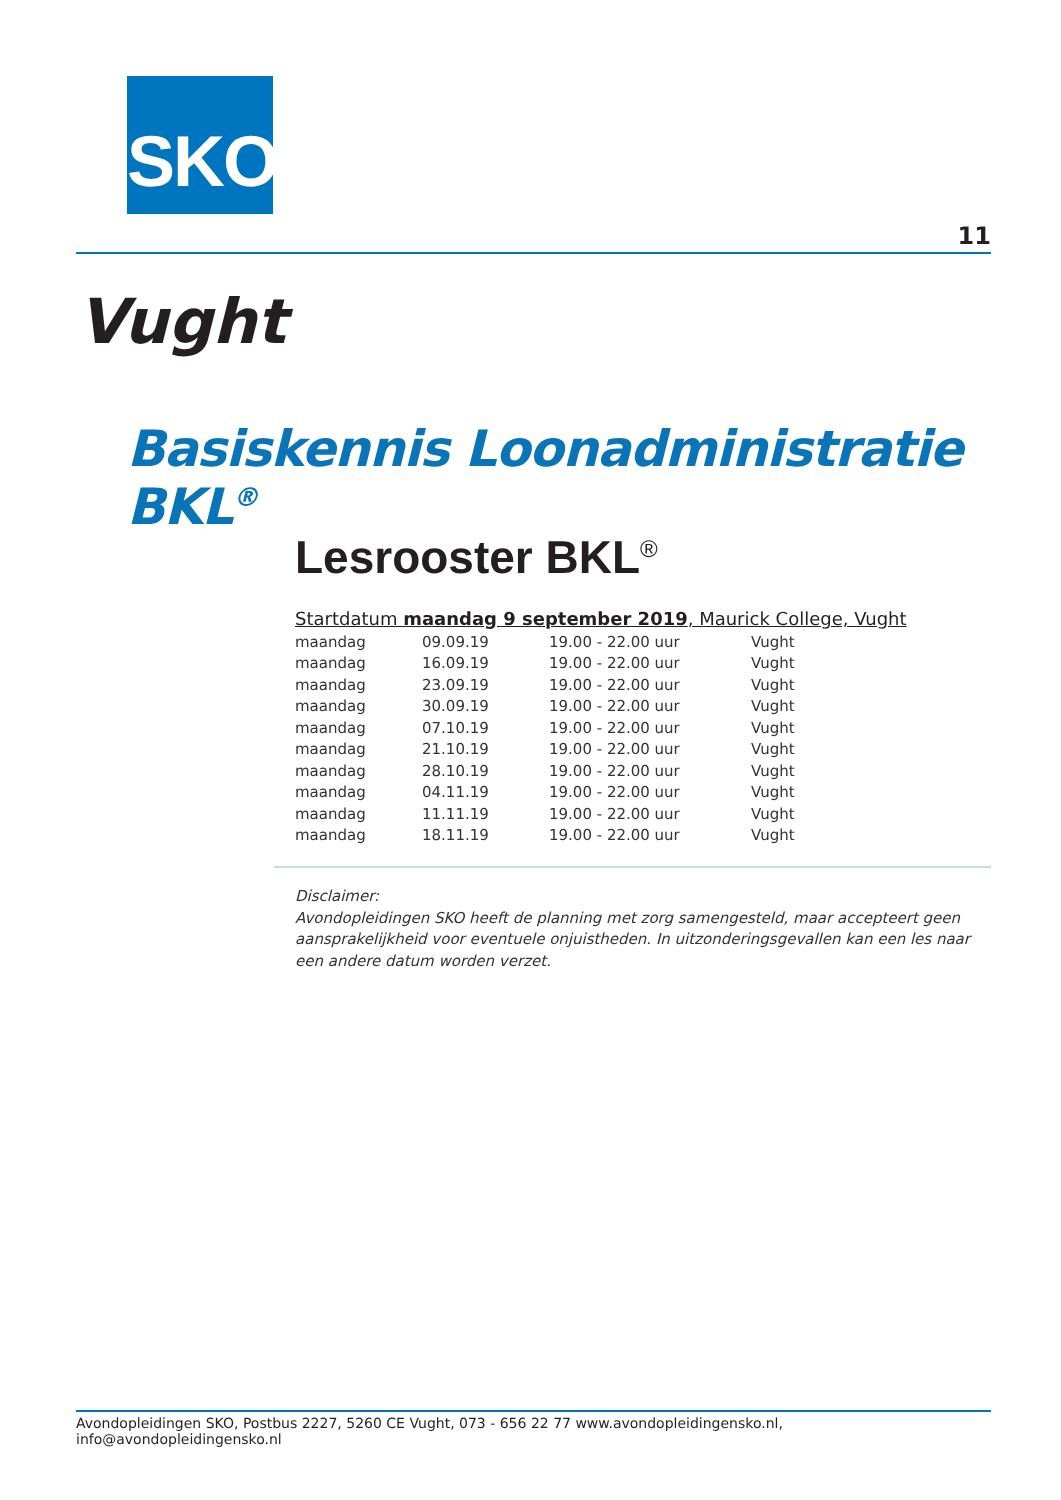SKO
11
Vught
Basiskennis Loonadministratie BKL<sup>®</sup>
Lesrooster BKL<sup>®</sup>
Startdatum maandag 9 september 2019, Maurick College, Vught
| maandag | 09.09.19 | 19.00 - 22.00 uur | Vught |
| maandag | 16.09.19 | 19.00 - 22.00 uur | Vught |
| maandag | 23.09.19 | 19.00 - 22.00 uur | Vught |
| maandag | 30.09.19 | 19.00 - 22.00 uur | Vught |
| maandag | 07.10.19 | 19.00 - 22.00 uur | Vught |
| maandag | 21.10.19 | 19.00 - 22.00 uur | Vught |
| maandag | 28.10.19 | 19.00 - 22.00 uur | Vught |
| maandag | 04.11.19 | 19.00 - 22.00 uur | Vught |
| maandag | 11.11.19 | 19.00 - 22.00 uur | Vught |
| maandag | 18.11.19 | 19.00 - 22.00 uur | Vught |
Disclaimer:
Avondopleidingen SKO heeft de planning met zorg samengesteld, maar accepteert geen aansprakelijkheid voor eventuele onjuistheden. In uitzonderingsgevallen kan een les naar een andere datum worden verzet.
Avondopleidingen SKO, Postbus 2227, 5260 CE Vught, 073 - 656 22 77 www.avondopleidingensko.nl, info@avondopleidingensko.nl